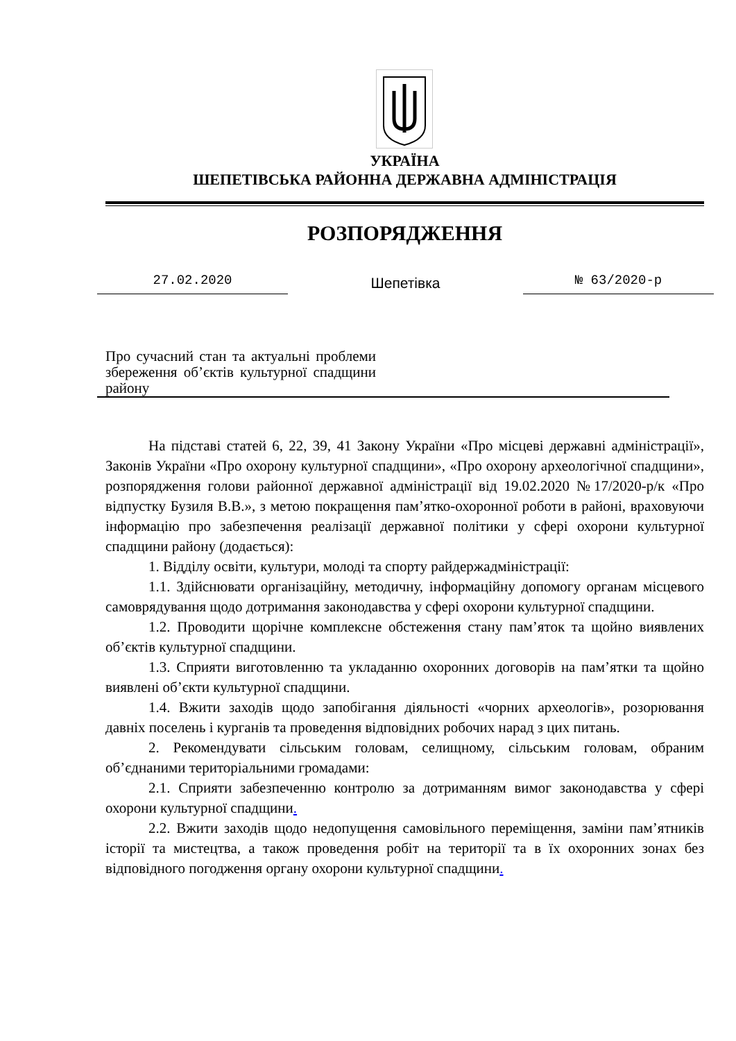УКРАЇНА
ШЕПЕТІВСЬКА РАЙОННА ДЕРЖАВНА АДМІНІСТРАЦІЯ
РОЗПОРЯДЖЕННЯ
27.02.2020
Шепетівка
№ 63/2020-р
Про сучасний стан та актуальні проблеми збереження об’єктів культурної спадщини району
На підставі статей 6, 22, 39, 41 Закону України «Про місцеві державні адміністрації», Законів України «Про охорону культурної спадщини», «Про охорону археологічної спадщини», розпорядження голови районної державної адміністрації від 19.02.2020 №17/2020-р/к «Про відпустку Бузиля В.В.», з метою покращення пам’ятко-охоронної роботи в районі, враховуючи інформацію про забезпечення реалізації державної політики у сфері охорони культурної спадщини району (додається):
1. Відділу освіти, культури, молоді та спорту райдержадміністрації:
1.1. Здійснювати організаційну, методичну, інформаційну допомогу органам місцевого самоврядування щодо дотримання законодавства у сфері охорони культурної спадщини.
1.2. Проводити щорічне комплексне обстеження стану пам’яток та щойно виявлених об’єктів культурної спадщини.
1.3. Сприяти виготовленню та укладанню охоронних договорів на пам’ятки та щойно виявлені об’єкти культурної спадщини.
1.4. Вжити заходів щодо запобігання діяльності «чорних археологів», розорювання давніх поселень і курганів та проведення відповідних робочих нарад з цих питань.
2. Рекомендувати сільським головам, селищному, сільським головам, обраним об’єднаними територіальними громадами:
2.1. Сприяти забезпеченню контролю за дотриманням вимог законодавства у сфері охорони культурної спадщини.
2.2. Вжити заходів щодо недопущення самовільного переміщення, заміни пам’ятників історії та мистецтва, а також проведення робіт на території та в їх охоронних зонах без відповідного погодження органу охорони культурної спадщини.